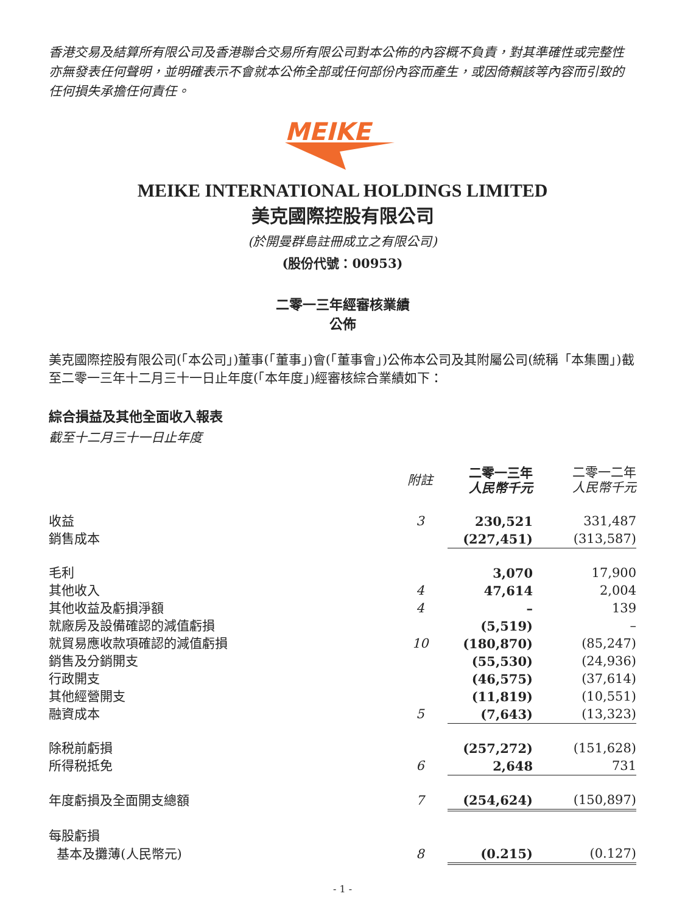香港交易及結算所有限公司及香港聯合交易所有限公司對本公佈的內容概不負責，對其準確性或完整性亦無發表任何聲明，並明確表示不會就本公佈全部或任何部份內容而產生，或因倚賴該等內容而引致的任何損失承擔任何責任。
MEIKE
MEIKE INTERNATIONAL HOLDINGS LIMITED
美克國際控股有限公司
(於開曼群島註冊成立之有限公司)
(股份代號：00953)
二零一三年經審核業績
公佈
美克國際控股有限公司(「本公司」)董事(「董事」)會(「董事會」)公佈本公司及其附屬公司(統稱「本集團」)截至二零一三年十二月三十一日止年度(「本年度」)經審核綜合業績如下：
綜合損益及其他全面收入報表
截至十二月三十一日止年度
| | 附註 | 二零一三年 人民幣千元 | 二零一二年 人民幣千元 |
| --- | --- | --- | --- |
| 收益 | 3 | 230,521 | 331,487 |
| 銷售成本 | | (227,451) | (313,587) |
| 毛利 | | 3,070 | 17,900 |
| 其他收入 | 4 | 47,614 | 2,004 |
| 其他收益及虧損淨額 | 4 | – | 139 |
| 就廠房及設備確認的減值虧損 | | (5,519) | – |
| 就貿易應收款項確認的減值虧損 | 10 | (180,870) | (85,247) |
| 銷售及分銷開支 | | (55,530) | (24,936) |
| 行政開支 | | (46,575) | (37,614) |
| 其他經營開支 | | (11,819) | (10,551) |
| 融資成本 | 5 | (7,643) | (13,323) |
| 除税前虧損 | | (257,272) | (151,628) |
| 所得税抵免 | 6 | 2,648 | 731 |
| 年度虧損及全面開支總額 | 7 | (254,624) | (150,897) |
| 每股虧損 | | | |
| 基本及攤薄(人民幣元) | 8 | (0.215) | (0.127) |
- 1 -